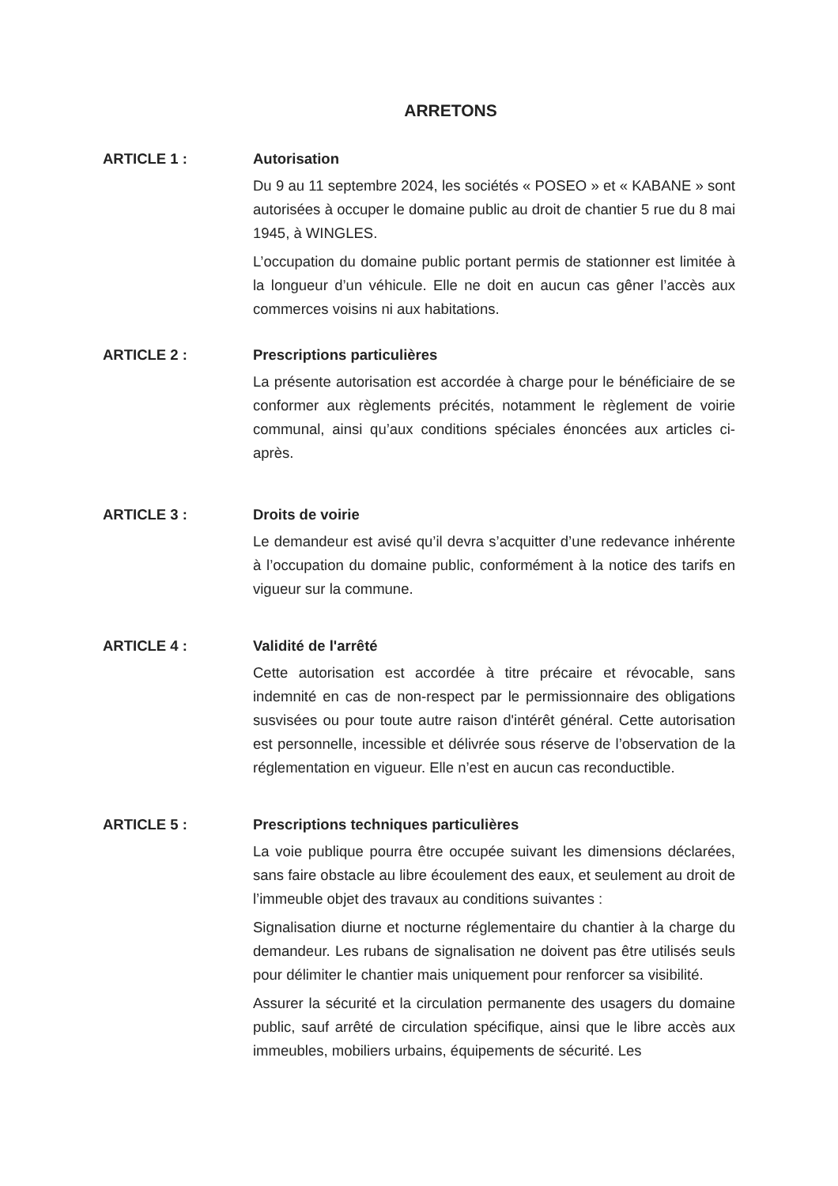ARRETONS
ARTICLE 1 : Autorisation
Du 9 au 11 septembre 2024, les sociétés « POSEO » et « KABANE » sont autorisées à occuper le domaine public au droit de chantier 5 rue du 8 mai 1945, à WINGLES.
L’occupation du domaine public portant permis de stationner est limitée à la longueur d’un véhicule. Elle ne doit en aucun cas gêner l’accès aux commerces voisins ni aux habitations.
ARTICLE 2 : Prescriptions particulières
La présente autorisation est accordée à charge pour le bénéficiaire de se conformer aux règlements précités, notamment le règlement de voirie communal, ainsi qu’aux conditions spéciales énoncées aux articles ci-après.
ARTICLE 3 : Droits de voirie
Le demandeur est avisé qu’il devra s’acquitter d’une redevance inhérente à l’occupation du domaine public, conformément à la notice des tarifs en vigueur sur la commune.
ARTICLE 4 : Validité de l'arrêté
Cette autorisation est accordée à titre précaire et révocable, sans indemnité en cas de non-respect par le permissionnaire des obligations susvisées ou pour toute autre raison d'intérêt général. Cette autorisation est personnelle, incessible et délivrée sous réserve de l’observation de la réglementation en vigueur. Elle n’est en aucun cas reconductible.
ARTICLE 5 : Prescriptions techniques particulières
La voie publique pourra être occupée suivant les dimensions déclarées, sans faire obstacle au libre écoulement des eaux, et seulement au droit de l’immeuble objet des travaux au conditions suivantes :
Signalisation diurne et nocturne réglementaire du chantier à la charge du demandeur. Les rubans de signalisation ne doivent pas être utilisés seuls pour délimiter le chantier mais uniquement pour renforcer sa visibilité.
Assurer la sécurité et la circulation permanente des usagers du domaine public, sauf arrêté de circulation spécifique, ainsi que le libre accès aux immeubles, mobiliers urbains, équipements de sécurité. Les